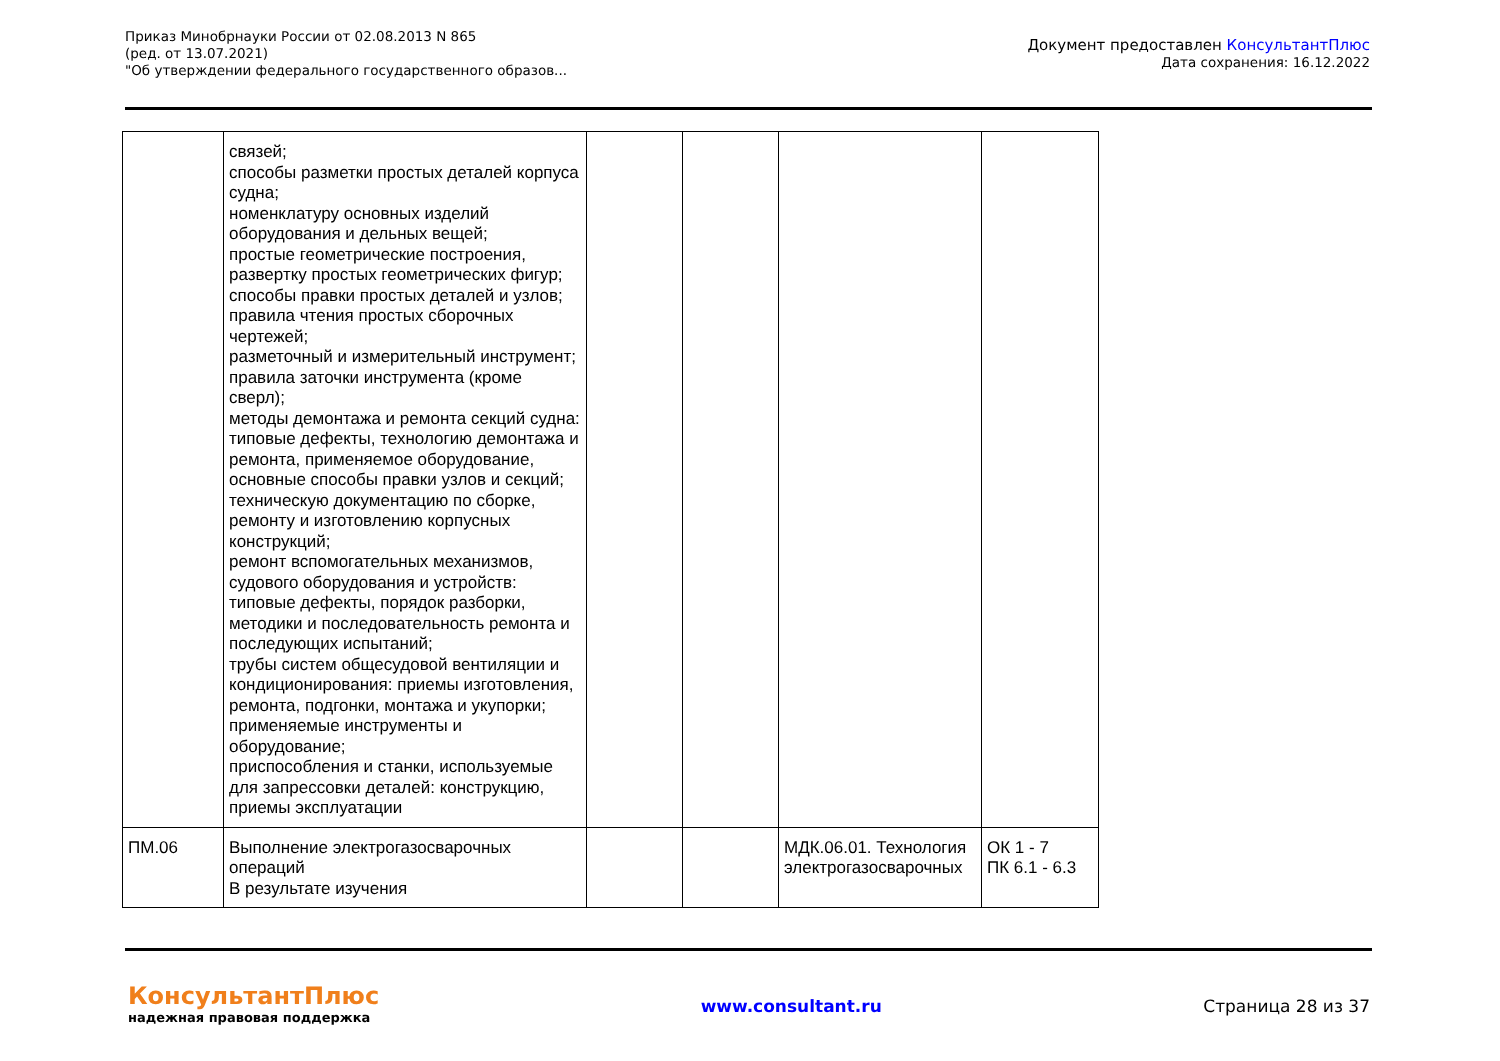Приказ Минобрнауки России от 02.08.2013 N 865
(ред. от 13.07.2021)
"Об утверждении федерального государственного образов...
Документ предоставлен КонсультантПлюс
Дата сохранения: 16.12.2022
| | связей; способы разметки простых деталей корпуса судна; номенклатуру основных изделий оборудования и дельных вещей; простые геометрические построения, развертку простых геометрических фигур; способы правки простых деталей и узлов; правила чтения простых сборочных чертежей; разметочный и измерительный инструмент; правила заточки инструмента (кроме сверл); методы демонтажа и ремонта секций судна: типовые дефекты, технологию демонтажа и ремонта, применяемое оборудование, основные способы правки узлов и секций; техническую документацию по сборке, ремонту и изготовлению корпусных конструкций; ремонт вспомогательных механизмов, судового оборудования и устройств: типовые дефекты, порядок разборки, методики и последовательность ремонта и последующих испытаний; трубы систем общесудовой вентиляции и кондиционирования: приемы изготовления, ремонта, подгонки, монтажа и укупорки; применяемые инструменты и оборудование; приспособления и станки, используемые для запрессовки деталей: конструкцию, приемы эксплуатации | | | | |
| ПМ.06 | Выполнение электрогазосварочных операций В результате изучения | | | МДК.06.01. Технология электрогазосварочных | ОК 1 - 7 ПК 6.1 - 6.3 |
КонсультантПлюс
надежная правовая поддержка
www.consultant.ru Страница 28 из 37